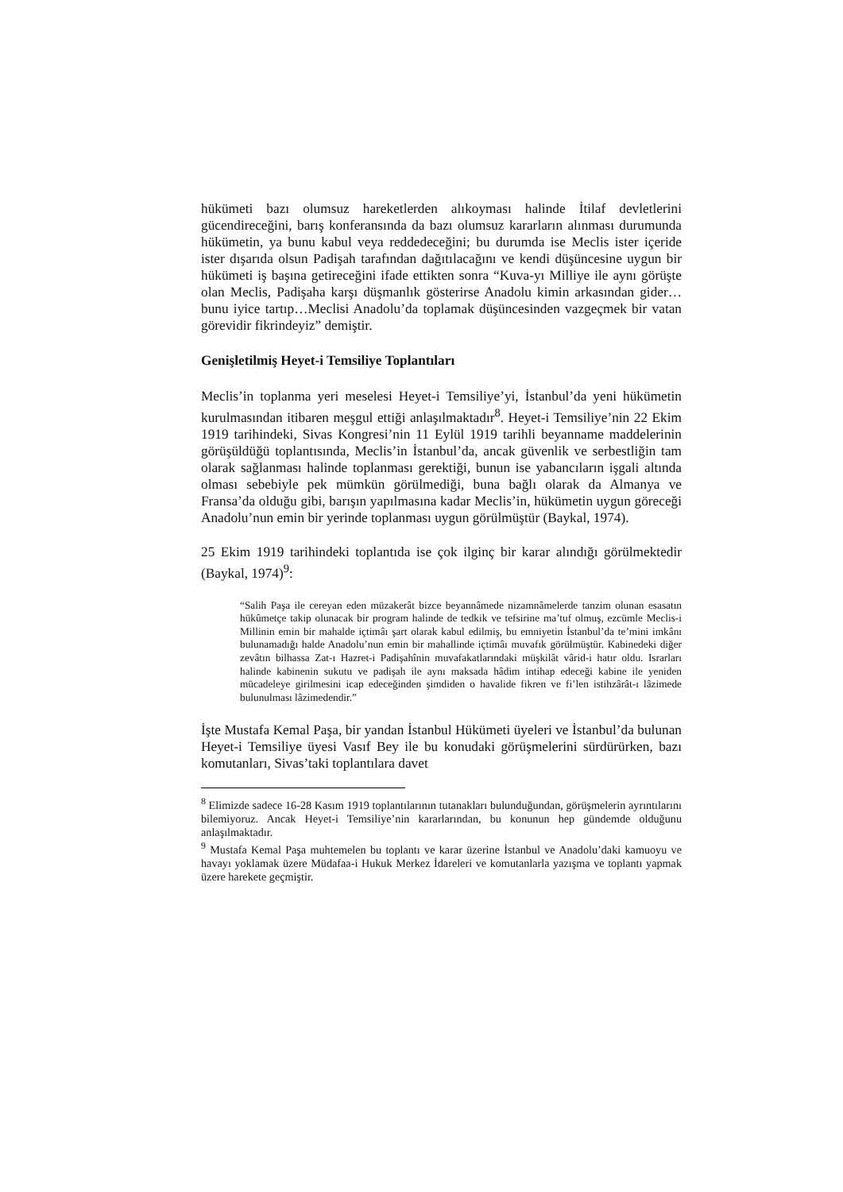hükümeti bazı olumsuz hareketlerden alıkoyması halinde İtilaf devletlerini gücendireceğini, barış konferansında da bazı olumsuz kararların alınması durumunda hükümetin, ya bunu kabul veya reddedeceğini; bu durumda ise Meclis ister içeride ister dışarıda olsun Padişah tarafından dağıtılacağını ve kendi düşüncesine uygun bir hükümeti iş başına getireceğini ifade ettikten sonra “Kuva-yı Milliye ile aynı görüşte olan Meclis, Padişaha karşı düşmanlık gösterirse Anadolu kimin arkasından gider… bunu iyice tartıp…Meclisi Anadolu’da toplamak düşüncesinden vazgeçmek bir vatan görevidir fikrindeyiz” demiştir.
Genişletilmiş Heyet-i Temsiliye Toplantıları
Meclis’in toplanma yeri meselesi Heyet-i Temsiliye’yi, İstanbul’da yeni hükümetin kurulmasından itibaren meşgul ettiği anlaşılmaktadır<sup>8</sup>. Heyet-i Temsiliye’nin 22 Ekim 1919 tarihindeki, Sivas Kongresi’nin 11 Eylül 1919 tarihli beyanname maddelerinin görüşüldüğü toplantısında, Meclis’in İstanbul’da, ancak güvenlik ve serbestliğin tam olarak sağlanması halinde toplanması gerektiği, bunun ise yabancıların işgali altında olması sebebiyle pek mümkün görülmediği, buna bağlı olarak da Almanya ve Fransa’da olduğu gibi, barışın yapılmasına kadar Meclis’in, hükümetin uygun göreceği Anadolu’nun emin bir yerinde toplanması uygun görülmüştür (Baykal, 1974).
25 Ekim 1919 tarihindeki toplantıda ise çok ilginç bir karar alındığı görülmektedir (Baykal, 1974)<sup>9</sup>:
“Salih Paşa ile cereyan eden müzakerât bizce beyannâmede nizamnâmelerde tanzim olunan esasatın hükûmetçe takip olunacak bir program halinde de tedkik ve tefsirine ma’tuf olmuş, ezcümle Meclis-i Millinin emin bir mahalde içtimâı şart olarak kabul edilmiş, bu emniyetin İstanbul’da te’mini imkânı bulunamadığı halde Anadolu’nun emin bir mahallinde içtimâı muvafık görülmüştür. Kabinedeki diğer zevâtın bilhassa Zat-ı Hazret-i Padişahînin muvafakatlarındaki müşkilât vârid-i hatır oldu. Israrları halinde kabinenin sukutu ve padişah ile aynı maksada hâdim intihap edeceği kabine ile yeniden mücadeleye girilmesini icap edeceğinden şimdiden o havalide fikren ve fi’len istihzârât-ı lâzimede bulunulması lâzimedendir.”
İşte Mustafa Kemal Paşa, bir yandan İstanbul Hükümeti üyeleri ve İstanbul’da bulunan Heyet-i Temsiliye üyesi Vasıf Bey ile bu konudaki görüşmelerini sürdürürken, bazı komutanları, Sivas’taki toplantılara davet
<sup>8</sup> Elimizde sadece 16-28 Kasım 1919 toplantılarının tutanakları bulunduğundan, görüşmelerin ayrıntılarını bilemiyoruz. Ancak Heyet-i Temsiliye’nin kararlarından, bu konunun hep gündemde olduğunu anlaşılmaktadır.
<sup>9</sup> Mustafa Kemal Paşa muhtemelen bu toplantı ve karar üzerine İstanbul ve Anadolu’daki kamuoyu ve havayı yoklamak üzere Müdafaa-i Hukuk Merkez İdareleri ve komutanlarla yazışma ve toplantı yapmak üzere harekete geçmiştir.